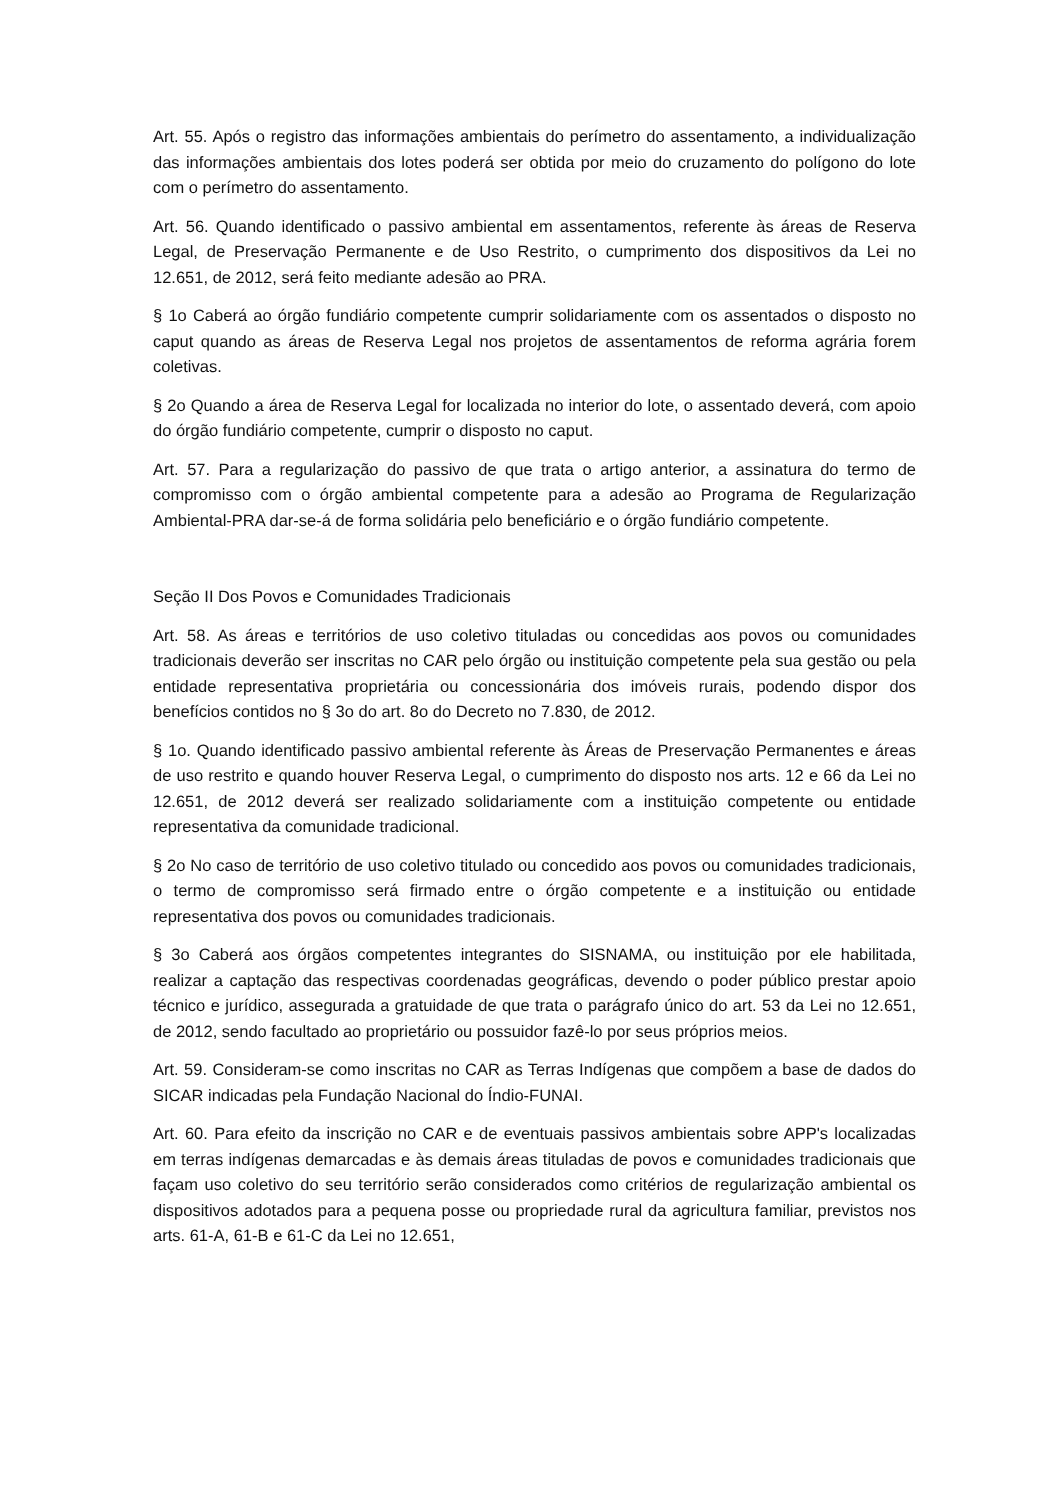Art. 55. Após o registro das informações ambientais do perímetro do assentamento, a individualização das informações ambientais dos lotes poderá ser obtida por meio do cruzamento do polígono do lote com o perímetro do assentamento.
Art. 56. Quando identificado o passivo ambiental em assentamentos, referente às áreas de Reserva Legal, de Preservação Permanente e de Uso Restrito, o cumprimento dos dispositivos da Lei no 12.651, de 2012, será feito mediante adesão ao PRA.
§ 1o Caberá ao órgão fundiário competente cumprir solidariamente com os assentados o disposto no caput quando as áreas de Reserva Legal nos projetos de assentamentos de reforma agrária forem coletivas.
§ 2o Quando a área de Reserva Legal for localizada no interior do lote, o assentado deverá, com apoio do órgão fundiário competente, cumprir o disposto no caput.
Art. 57. Para a regularização do passivo de que trata o artigo anterior, a assinatura do termo de compromisso com o órgão ambiental competente para a adesão ao Programa de Regularização Ambiental-PRA dar-se-á de forma solidária pelo beneficiário e o órgão fundiário competente.
Seção II Dos Povos e Comunidades Tradicionais
Art. 58. As áreas e territórios de uso coletivo tituladas ou concedidas aos povos ou comunidades tradicionais deverão ser inscritas no CAR pelo órgão ou instituição competente pela sua gestão ou pela entidade representativa proprietária ou concessionária dos imóveis rurais, podendo dispor dos benefícios contidos no § 3o do art. 8o do Decreto no 7.830, de 2012.
§ 1o. Quando identificado passivo ambiental referente às Áreas de Preservação Permanentes e áreas de uso restrito e quando houver Reserva Legal, o cumprimento do disposto nos arts. 12 e 66 da Lei no 12.651, de 2012 deverá ser realizado solidariamente com a instituição competente ou entidade representativa da comunidade tradicional.
§ 2o No caso de território de uso coletivo titulado ou concedido aos povos ou comunidades tradicionais, o termo de compromisso será firmado entre o órgão competente e a instituição ou entidade representativa dos povos ou comunidades tradicionais.
§ 3o Caberá aos órgãos competentes integrantes do SISNAMA, ou instituição por ele habilitada, realizar a captação das respectivas coordenadas geográficas, devendo o poder público prestar apoio técnico e jurídico, assegurada a gratuidade de que trata o parágrafo único do art. 53 da Lei no 12.651, de 2012, sendo facultado ao proprietário ou possuidor fazê-lo por seus próprios meios.
Art. 59. Consideram-se como inscritas no CAR as Terras Indígenas que compõem a base de dados do SICAR indicadas pela Fundação Nacional do Índio-FUNAI.
Art. 60. Para efeito da inscrição no CAR e de eventuais passivos ambientais sobre APP's localizadas em terras indígenas demarcadas e às demais áreas tituladas de povos e comunidades tradicionais que façam uso coletivo do seu território serão considerados como critérios de regularização ambiental os dispositivos adotados para a pequena posse ou propriedade rural da agricultura familiar, previstos nos arts. 61-A, 61-B e 61-C da Lei no 12.651,